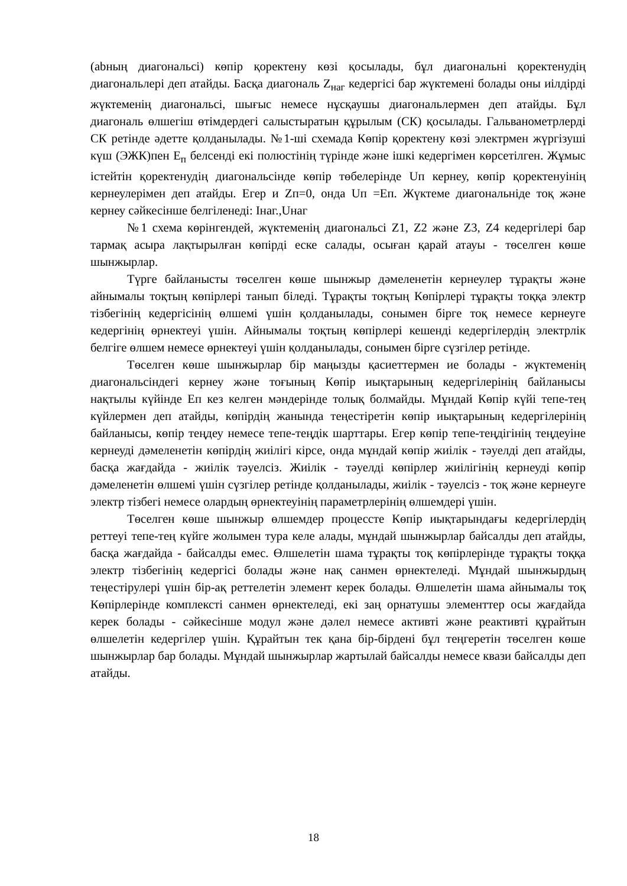(abның диагональсі) көпір қоректену көзі қосылады, бұл диагональні қоректенудің диагональлері деп атайды. Басқа диагональ Z<sub>наг</sub> кедергісі бар жүктемені болады оны иілдірді жүктеменің диагональсі, шығыс немесе нұсқаушы диагональлермен деп атайды. Бұл диагональ өлшегіш өтімдердегі салыстыратын құрылым (СК) қосылады. Гальванометрлерді СК ретінде әдетте қолданылады. №1-ші схемада Көпір қоректену көзі электрмен жүргізуші күш (ЭЖК)пен Е<sub>п</sub> белсенді екі полюстінің түрінде және ішкі кедергімен көрсетілген. Жұмыс істейтін қоректенудің диагональсінде көпір төбелерінде Uп кернеу, көпір қоректенуінің кернеулерімен деп атайды. Егер и Zп=0, онда Uп =Еп. Жүктеме диагональніде тоқ және кернеу сәйкесінше белгіленеді: Iнаг.,Uнаг
№1 схема көрінгендей, жүктеменің диагональсі Z1, Z2 және Z3, Z4 кедергілері бар тармақ асыра лақтырылған көпірді еске салады, осыған қарай атауы - төселген көше шынжырлар.
Түрге байланысты төселген көше шынжыр дәмеленетін кернеулер тұрақты және айнымалы тоқтың көпірлері танып біледі. Тұрақты тоқтың Көпірлері тұрақты тоққа электр тізбегінің кедергісінің өлшемі үшін қолданылады, сонымен бірге тоқ немесе кернеуге кедергінің өрнектеуі үшін. Айнымалы тоқтың көпірлері кешенді кедергілердің электрлік белгіге өлшем немесе өрнектеуі үшін қолданылады, сонымен бірге сүзгілер ретінде.
Төселген көше шынжырлар бір маңызды қасиеттермен ие болады - жүктеменің диагональсіндегі кернеу және тоғының Көпір иықтарының кедергілерінің байланысы нақтылы күйінде Еп кез келген мәндерінде толық болмайды. Мұндай Көпір күйі тепе-тең күйлермен деп атайды, көпірдің жанында теңестіретін көпір иықтарының кедергілерінің байланысы, көпір теңдеу немесе тепе-теңдік шарттары. Егер көпір тепе-теңдігінің теңдеуіне кернеуді дәмеленетін көпірдің жиілігі кірсе, онда мұндай көпір жиілік - тәуелді деп атайды, басқа жағдайда - жиілік тәуелсіз. Жиілік - тәуелді көпірлер жиілігінің кернеуді көпір дәмеленетін өлшемі үшін сүзгілер ретінде қолданылады, жиілік - тәуелсіз - тоқ және кернеуге электр тізбегі немесе олардың өрнектеуінің параметрлерінің өлшемдері үшін.
Төселген көше шынжыр өлшемдер процессте Көпір иықтарындағы кедергілердің реттеуі тепе-тең күйге жолымен тура келе алады, мұндай шынжырлар байсалды деп атайды, басқа жағдайда - байсалды емес. Өлшелетін шама тұрақты тоқ көпірлерінде тұрақты тоққа электр тізбегінің кедергісі болады және нақ санмен өрнектеледі. Мұндай шынжырдың теңестірулері үшін бір-ақ реттелетін элемент керек болады. Өлшелетін шама айнымалы тоқ Көпірлерінде комплексті санмен өрнектеледі, екі заң орнатушы элементтер осы жағдайда керек болады - сәйкесінше модул және дәлел немесе активті және реактивті құрайтын өлшелетін кедергілер үшін. Құрайтын тек қана бір-бірдені бұл теңгеретін төселген көше шынжырлар бар болады. Мұндай шынжырлар жартылай байсалды немесе квази байсалды деп атайды.
18